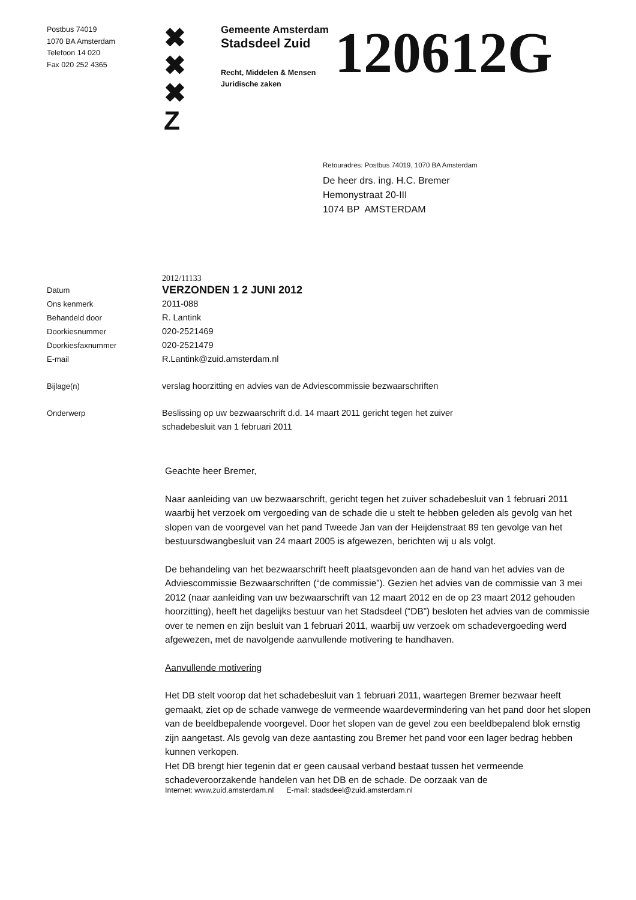Postbus 74019
1070 BA Amsterdam
Telefoon 14 020
Fax 020 252 4365
✖
✖
✖
Z
Gemeente Amsterdam
Stadsdeel Zuid
Recht, Middelen & Mensen
Juridische zaken
120612G
Retouradres: Postbus 74019, 1070 BA Amsterdam
De heer drs. ing. H.C. Bremer
Hemonystraat 20-III
1074 BP AMSTERDAM
2012/11133
Datum
VERZONDEN 1 2 JUNI 2012
Ons kenmerk 2011-088
Behandeld door R. Lantink
Doorkiesnummer 020-2521469
Doorkiesfaxnummer 020-2521479
E-mail R.Lantink@zuid.amsterdam.nl
Bijlage(n) verslag hoorzitting en advies van de Adviescommissie bezwaarschriften
Onderwerp Beslissing op uw bezwaarschrift d.d. 14 maart 2011 gericht tegen het zuiver
schadebesluit van 1 februari 2011
Geachte heer Bremer,
Naar aanleiding van uw bezwaarschrift, gericht tegen het zuiver schadebesluit van 1 februari 2011 waarbij het verzoek om vergoeding van de schade die u stelt te hebben geleden als gevolg van het slopen van de voorgevel van het pand Tweede Jan van der Heijdenstraat 89 ten gevolge van het bestuursdwangbesluit van 24 maart 2005 is afgewezen, berichten wij u als volgt.
De behandeling van het bezwaarschrift heeft plaatsgevonden aan de hand van het advies van de Adviescommissie Bezwaarschriften (“de commissie”). Gezien het advies van de commissie van 3 mei 2012 (naar aanleiding van uw bezwaarschrift van 12 maart 2012 en de op 23 maart 2012 gehouden hoorzitting), heeft het dagelijks bestuur van het Stadsdeel (“DB”) besloten het advies van de commissie over te nemen en zijn besluit van 1 februari 2011, waarbij uw verzoek om schadevergoeding werd afgewezen, met de navolgende aanvullende motivering te handhaven.
Aanvullende motivering
Het DB stelt voorop dat het schadebesluit van 1 februari 2011, waartegen Bremer bezwaar heeft gemaakt, ziet op de schade vanwege de vermeende waardevermindering van het pand door het slopen van de beeldbepalende voorgevel. Door het slopen van de gevel zou een beeldbepalend blok ernstig zijn aangetast. Als gevolg van deze aantasting zou Bremer het pand voor een lager bedrag hebben kunnen verkopen.
Het DB brengt hier tegenin dat er geen causaal verband bestaat tussen het vermeende schadeveroorzakende handelen van het DB en de schade. De oorzaak van de
Internet: www.zuid.amsterdam.nl E-mail: stadsdeel@zuid.amsterdam.nl